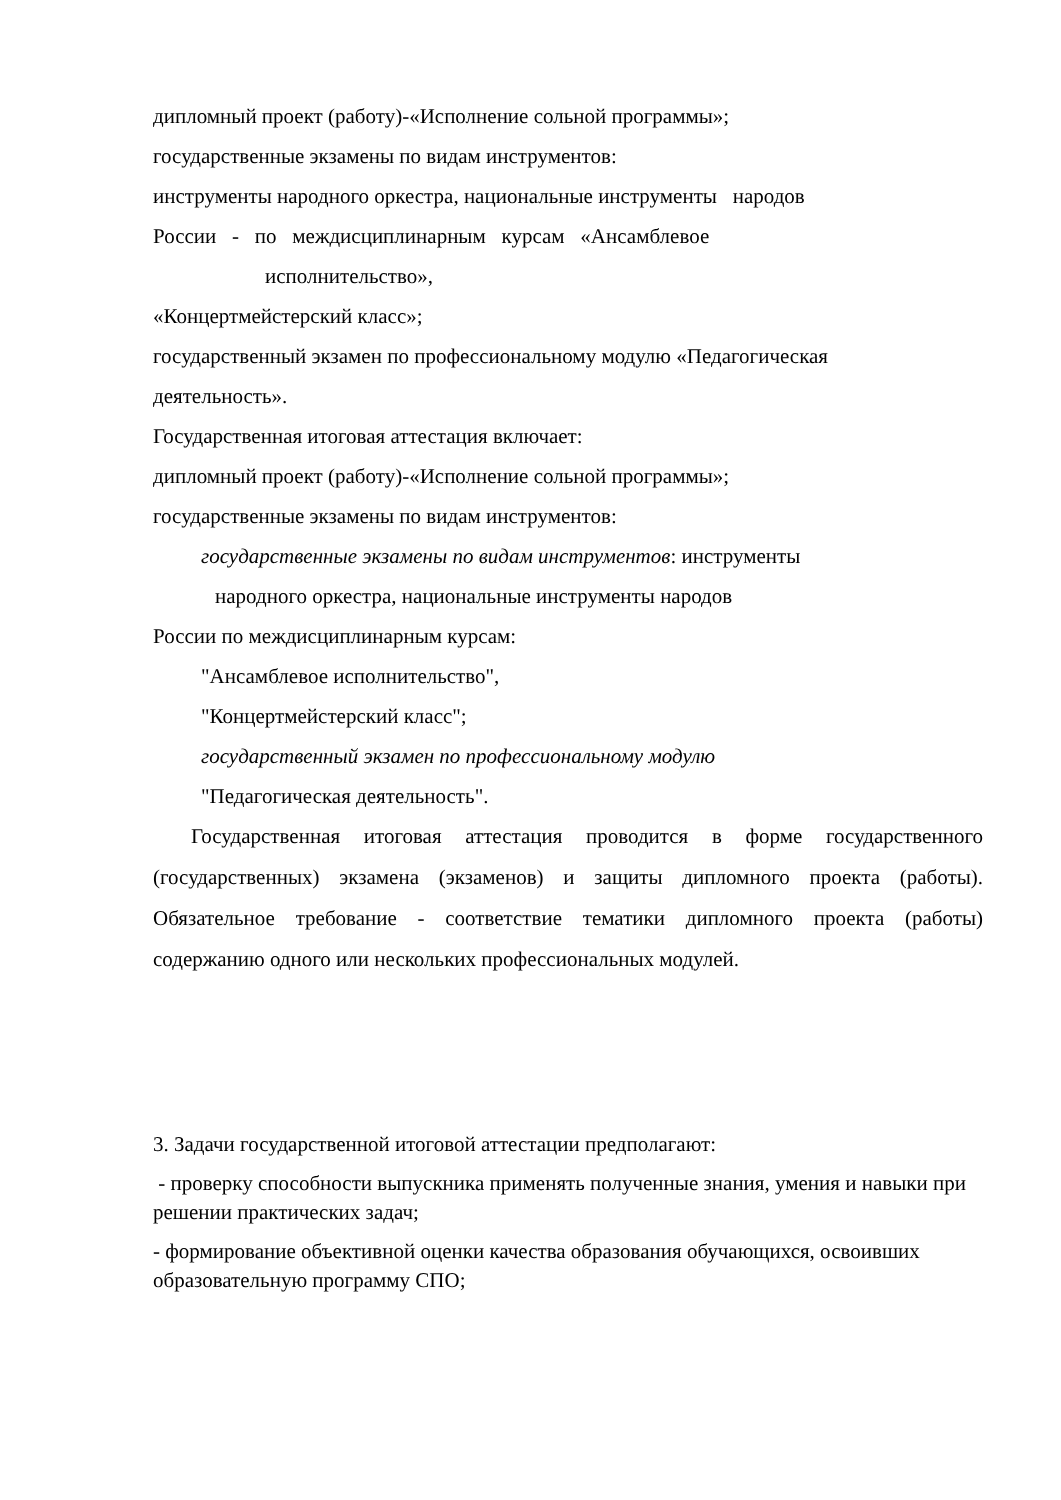дипломный проект (работу)-«Исполнение сольной программы»;
государственные экзамены по видам инструментов:
инструменты народного оркестра, национальные инструменты народов
России - по междисциплинарным курсам «Ансамблевое
исполнительство»,
«Концертмейстерский класс»;
государственный экзамен по профессиональному модулю «Педагогическая
деятельность».
Государственная итоговая аттестация включает:
дипломный проект (работу)-«Исполнение сольной программы»;
государственные экзамены по видам инструментов:
государственные экзамены по видам инструментов: инструменты
народного оркестра, национальные инструменты народов
России по междисциплинарным курсам:
"Ансамблевое исполнительство",
"Концертмейстерский класс";
государственный экзамен по профессиональному модулю
"Педагогическая деятельность".
Государственная итоговая аттестация проводится в форме государственного (государственных) экзамена (экзаменов) и защиты дипломного проекта (работы). Обязательное требование - соответствие тематики дипломного проекта (работы) содержанию одного или нескольких профессиональных модулей.
3. Задачи государственной итоговой аттестации предполагают:
- проверку способности выпускника применять полученные знания, умения и навыки при решении практических задач;
- формирование объективной оценки качества образования обучающихся, освоивших образовательную программу СПО;